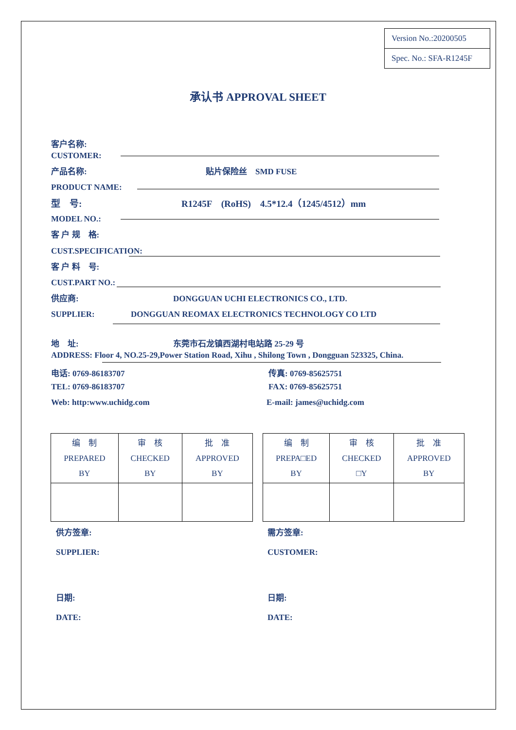Version No.:20200505
Spec. No.: SFA-R1245F
承认书 APPROVAL SHEET
客户名称:
CUSTOMER:
产品名称: 贴片保险丝　SMD FUSE
PRODUCT NAME:
型　号: R1245F　(RoHS)　4.5*12.4（1245/4512）mm
MODEL NO.:
客 户 规　格:
CUST.SPECIFICATION:
客 户 料　号:
CUST.PART NO.:
供应商: DONGGUAN UCHI ELECTRONICS CO., LTD.
SUPPLIER: DONGGUAN REOMAX ELECTRONICS TECHNOLOGY CO LTD
地　址: 东莞市石龙镇西湖村电站路 25-29 号
ADDRESS: Floor 4, NO.25-29,Power Station Road, Xihu , Shilong Town , Dongguan 523325, China.
电话: 0769-86183707 传真: 0769-85625751
TEL: 0769-86183707 FAX: 0769-85625751
Web: http:www.uchidg.com E-mail: james@uchidg.com
| 编 制 PREPARED BY | 审 核 CHECKED BY | 批 准 APPROVED BY |
| 编 制 PREPA□ED BY | 审 核 CHECKED □Y | 批 准 APPROVED BY |
供方签章: 需方签章:
SUPPLIER: CUSTOMER:
日期: 日期:
DATE: DATE: